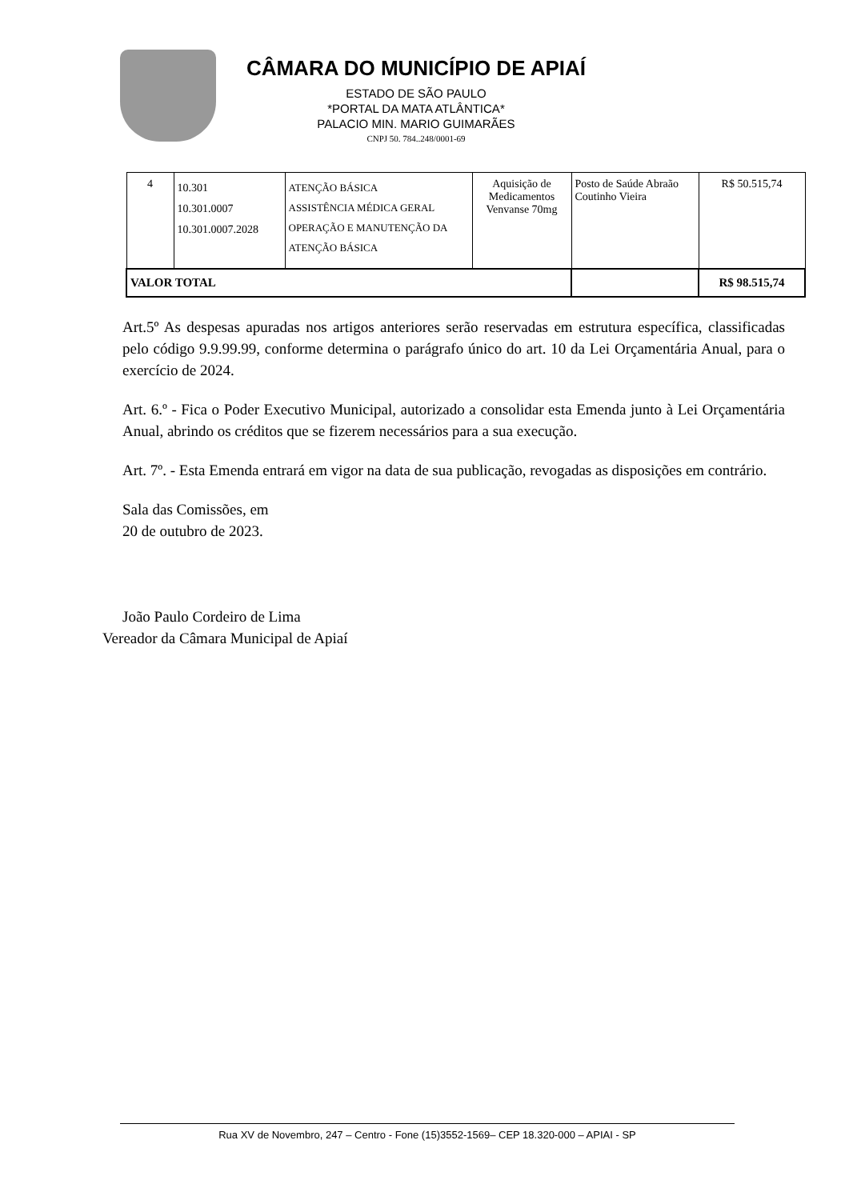CÂMARA DO MUNICÍPIO DE APIAÍ
ESTADO DE SÃO PAULO
*PORTAL DA MATA ATLÂNTICA*
PALACIO MIN. MARIO GUIMARÃES
CNPJ 50. 784..248/0001-69
| 4 | 10.301 10.301.0007 10.301.0007.2028 | ATENÇÃO BÁSICA ASSISTÊNCIA MÉDICA GERAL OPERAÇÃO E MANUTENÇÃO DA ATENÇÃO BÁSICA | Aquisição de Medicamentos Venvanse 70mg | Posto de Saúde Abraão Coutinho Vieira | R$ 50.515,74 |
| VALOR TOTAL | | | | | R$ 98.515,74 |
Art.5º As despesas apuradas nos artigos anteriores serão reservadas em estrutura específica, classificadas pelo código 9.9.99.99, conforme determina o parágrafo único do art. 10 da Lei Orçamentária Anual, para o exercício de 2024.
Art. 6.º - Fica o Poder Executivo Municipal, autorizado a consolidar esta Emenda junto à Lei Orçamentária Anual, abrindo os créditos que se fizerem necessários para a sua execução.
Art. 7º. - Esta Emenda entrará em vigor na data de sua publicação, revogadas as disposições em contrário.
Sala das Comissões, em
20 de outubro de 2023.
João Paulo Cordeiro de Lima
Vereador da Câmara Municipal de Apiaí
Rua XV de Novembro, 247 – Centro - Fone (15)3552-1569– CEP 18.320-000 – APIAI - SP